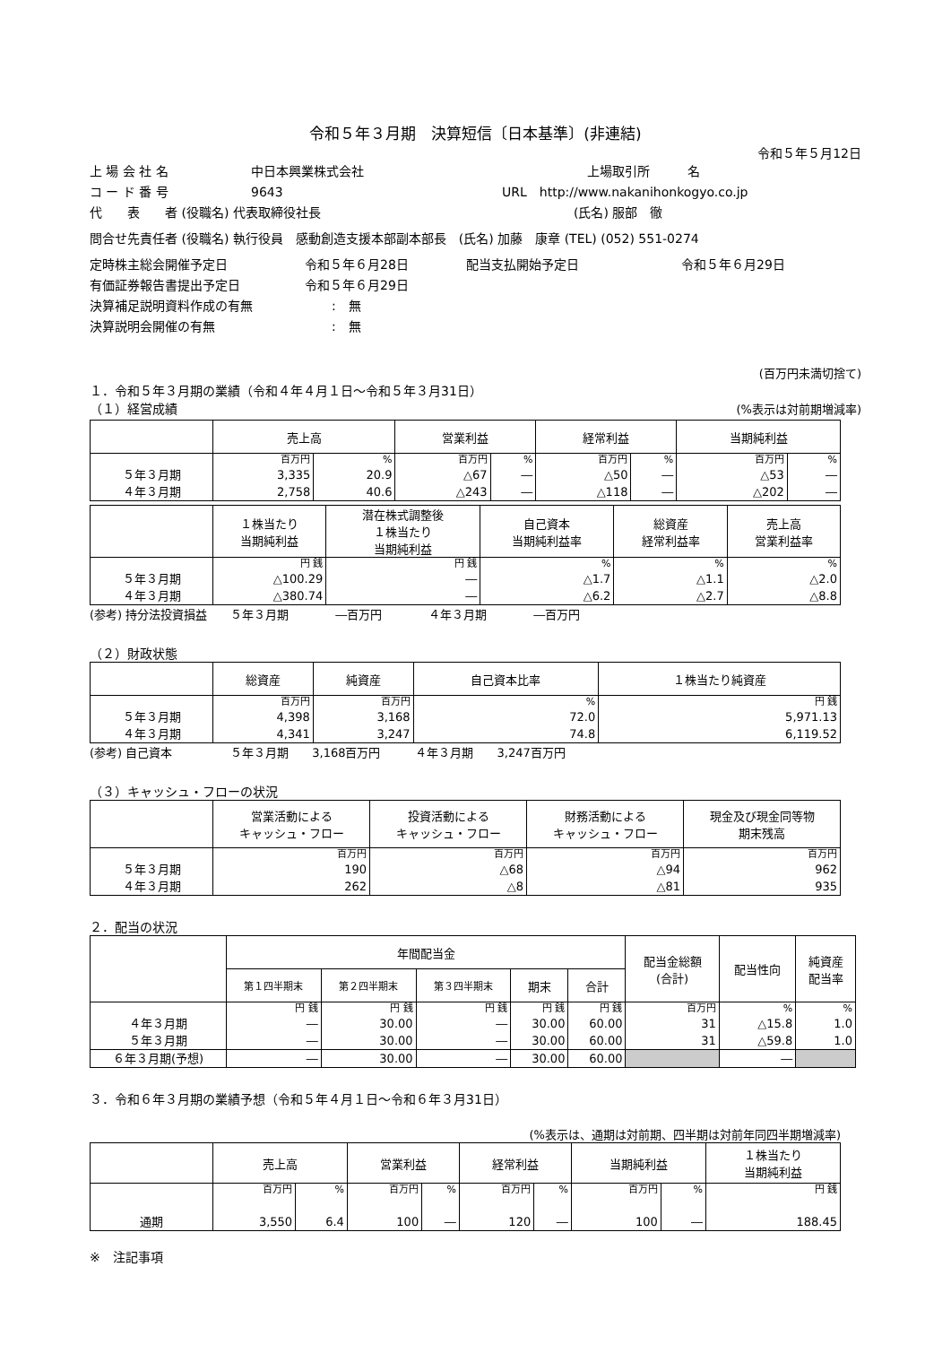令和５年３月期　決算短信〔日本基準〕(非連結)
令和５年５月12日
上 場 会 社 名 中日本興業株式会社 上場取引所　　　名
コ ー ド 番 号 9643 URL　http://www.nakanihonkogyo.co.jp
代　　表　　者 (役職名) 代表取締役社長 (氏名) 服部　徹
問合せ先責任者 (役職名) 執行役員　感動創造支援本部副本部長　(氏名) 加藤　康章 (TEL) (052) 551-0274
定時株主総会開催予定日 令和５年６月28日 配当支払開始予定日 令和５年６月29日
有価証券報告書提出予定日 令和５年６月29日
決算補足説明資料作成の有無:　無
決算説明会開催の有無:　無
(百万円未満切捨て)
１．令和５年３月期の業績（令和４年４月１日～令和５年３月31日）
（１）経営成績 (%表示は対前期増減率)
| | 売上高 | | 営業利益 | | 経常利益 | | 当期純利益 | |
| --- | --- | --- | --- | --- | --- | --- | --- | --- |
| ５年３月期 ４年３月期 | 百万円 3,335 2,758 | % 20.9 40.6 | 百万円 △67 △243 | % ― ― | 百万円 △50 △118 | % ― ― | 百万円 △53 △202 | % ― ― |
| | １株当たり 当期純利益 | 潜在株式調整後 １株当たり 当期純利益 | 自己資本 当期純利益率 | 総資産 経常利益率 | 売上高 営業利益率 |
| --- | --- | --- | --- | --- | --- |
| ５年３月期 ４年３月期 | 円 銭 △100.29 △380.74 | 円 銭 ― ― | % △1.7 △6.2 | % △1.1 △2.7 | % △2.0 △8.8 |
(参考) 持分法投資損益　　５年３月期　　　　―百万円　　　　４年３月期　　　　―百万円
（２）財政状態
| | 総資産 | 純資産 | 自己資本比率 | １株当たり純資産 |
| --- | --- | --- | --- | --- |
| ５年３月期 ４年３月期 | 百万円 4,398 4,341 | 百万円 3,168 3,247 | % 72.0 74.8 | 円 銭 5,971.13 6,119.52 |
(参考) 自己資本　　　　　５年３月期　　3,168百万円　　　４年３月期　　3,247百万円
（３）キャッシュ・フローの状況
| | 営業活動による キャッシュ・フロー | 投資活動による キャッシュ・フロー | 財務活動による キャッシュ・フロー | 現金及び現金同等物 期末残高 |
| --- | --- | --- | --- | --- |
| ５年３月期 ４年３月期 | 百万円 190 262 | 百万円 △68 △8 | 百万円 △94 △81 | 百万円 962 935 |
２．配当の状況
| | 年間配当金 | | | | | 配当金総額 (合計) | 配当性向 | 純資産 配当率 |
| --- | --- | --- | --- | --- | --- | --- | --- | --- |
| | 第１四半期末 | 第２四半期末 | 第３四半期末 | 期末 | 合計 | | | |
| ４年３月期 ５年３月期 | 円 銭 ― ― | 円 銭 30.00 30.00 | 円 銭 ― ― | 円 銭 30.00 30.00 | 円 銭 60.00 60.00 | 百万円 31 31 | % △15.8 △59.8 | % 1.0 1.0 |
| ６年３月期(予想) | ― | 30.00 | ― | 30.00 | 60.00 | | ― | |
３．令和６年３月期の業績予想（令和５年４月１日～令和６年３月31日）
(%表示は、通期は対前期、四半期は対前年同四半期増減率)
| | 売上高 | | 営業利益 | | 経常利益 | | 当期純利益 | | １株当たり 当期純利益 |
| --- | --- | --- | --- | --- | --- | --- | --- | --- | --- |
| 通期 | 百万円 3,550 | % 6.4 | 百万円 100 | % ― | 百万円 120 | % ― | 百万円 100 | % ― | 円 銭 188.45 |
※　注記事項